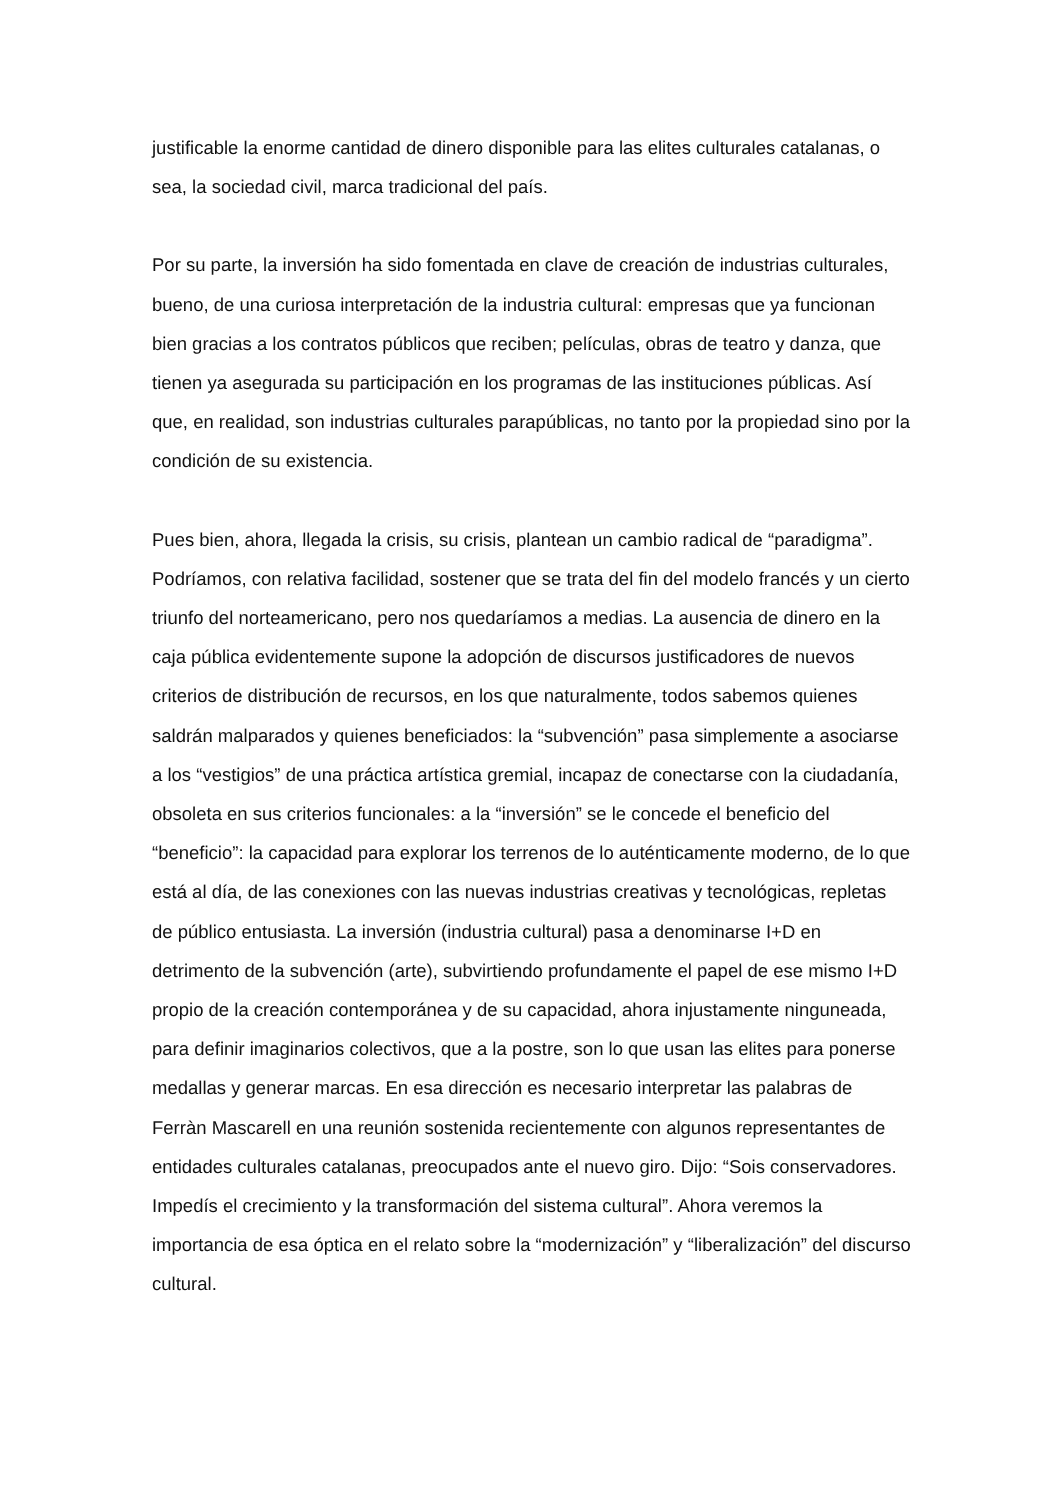justificable la enorme cantidad de dinero disponible para las elites culturales catalanas, o sea, la sociedad civil, marca tradicional del país.
Por su parte, la inversión ha sido fomentada en clave de creación de industrias culturales, bueno, de una curiosa interpretación de la industria cultural: empresas que ya funcionan bien gracias a los contratos públicos que reciben; películas, obras de teatro y danza, que tienen ya asegurada su participación en los programas de las instituciones públicas. Así que, en realidad, son industrias culturales parapúblicas, no tanto por la propiedad sino por la condición de su existencia.
Pues bien, ahora, llegada la crisis, su crisis, plantean un cambio radical de “paradigma”. Podríamos, con relativa facilidad, sostener que se trata del fin del modelo francés y un cierto triunfo del norteamericano, pero nos quedaríamos a medias. La ausencia de dinero en la caja pública evidentemente supone la adopción de discursos justificadores de nuevos criterios de distribución de recursos, en los que naturalmente, todos sabemos quienes saldrán malparados y quienes beneficiados: la “subvención” pasa simplemente a asociarse a los “vestigios” de una práctica artística gremial, incapaz de conectarse con la ciudadanía, obsoleta en sus criterios funcionales: a la “inversión” se le concede el beneficio del “beneficio”: la capacidad para explorar los terrenos de lo auténticamente moderno, de lo que está al día, de las conexiones con las nuevas industrias creativas y tecnológicas, repletas de público entusiasta. La inversión (industria cultural) pasa a denominarse I+D en detrimento de la subvención (arte), subvirtiendo profundamente el papel de ese mismo I+D propio de la creación contemporánea y de su capacidad, ahora injustamente ninguneada, para definir imaginarios colectivos, que a la postre, son lo que usan las elites para ponerse medallas y generar marcas. En esa dirección es necesario interpretar las palabras de Ferràn Mascarell en una reunión sostenida recientemente con algunos representantes de entidades culturales catalanas, preocupados ante el nuevo giro. Dijo: “Sois conservadores. Impedís el crecimiento y la transformación del sistema cultural”. Ahora veremos la importancia de esa óptica en el relato sobre la “modernización” y “liberalización” del discurso cultural.